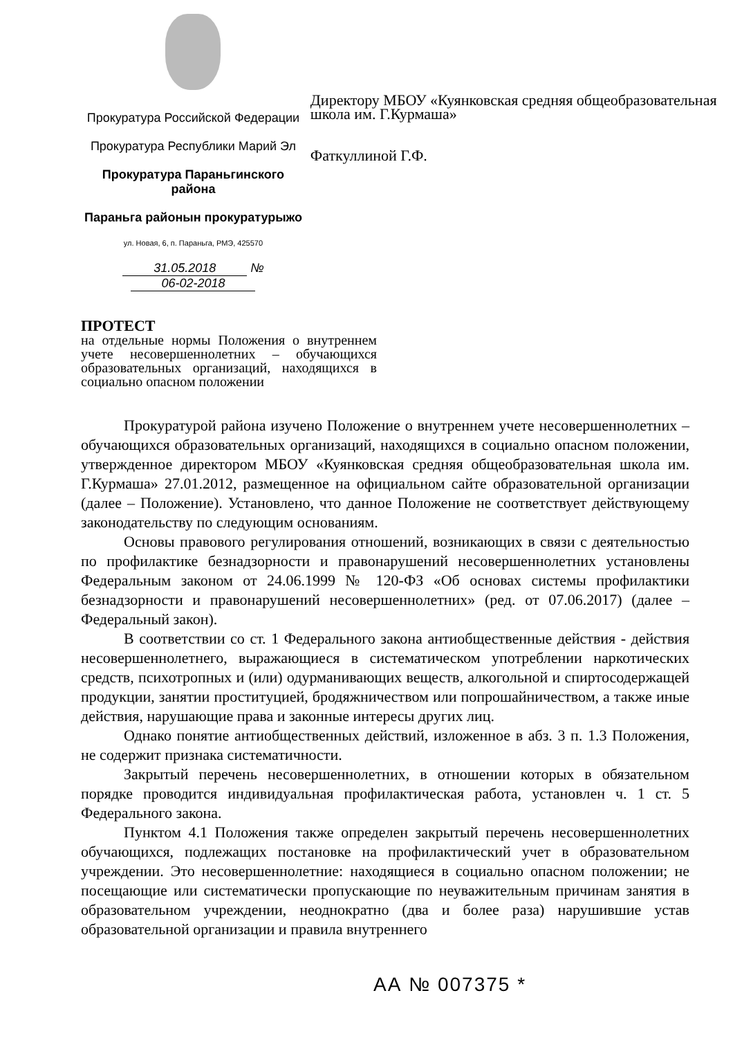Прокуратура Российской Федерации
Прокуратура Республики Марий Эл
Прокуратура Параньгинского района
Параньга районын прокуратурыжо
ул. Новая, 6, п. Параньга, РМЭ, 425570
31.05.2018 № 06-02-2018
Директору МБОУ «Куянковская средняя общеобразовательная школа им. Г.Курмаша»
Фаткуллиной Г.Ф.
ПРОТЕСТ
на отдельные нормы Положения о внутреннем учете несовершеннолетних – обучающихся образовательных организаций, находящихся в социально опасном положении
Прокуратурой района изучено Положение о внутреннем учете несовершеннолетних – обучающихся образовательных организаций, находящихся в социально опасном положении, утвержденное директором МБОУ «Куянковская средняя общеобразовательная школа им. Г.Курмаша» 27.01.2012, размещенное на официальном сайте образовательной организации (далее – Положение). Установлено, что данное Положение не соответствует действующему законодательству по следующим основаниям.
Основы правового регулирования отношений, возникающих в связи с деятельностью по профилактике безнадзорности и правонарушений несовершеннолетних установлены Федеральным законом от 24.06.1999 № 120-ФЗ «Об основах системы профилактики безнадзорности и правонарушений несовершеннолетних» (ред. от 07.06.2017) (далее – Федеральный закон).
В соответствии со ст. 1 Федерального закона антиобщественные действия - действия несовершеннолетнего, выражающиеся в систематическом употреблении наркотических средств, психотропных и (или) одурманивающих веществ, алкогольной и спиртосодержащей продукции, занятии проституцией, бродяжничеством или попрошайничеством, а также иные действия, нарушающие права и законные интересы других лиц.
Однако понятие антиобщественных действий, изложенное в абз. 3 п. 1.3 Положения, не содержит признака систематичности.
Закрытый перечень несовершеннолетних, в отношении которых в обязательном порядке проводится индивидуальная профилактическая работа, установлен ч. 1 ст. 5 Федерального закона.
Пунктом 4.1 Положения также определен закрытый перечень несовершеннолетних обучающихся, подлежащих постановке на профилактический учет в образовательном учреждении. Это несовершеннолетние: находящиеся в социально опасном положении; не посещающие или систематически пропускающие по неуважительным причинам занятия в образовательном учреждении, неоднократно (два и более раза) нарушившие устав образовательной организации и правила внутреннего
АА № 007375 *